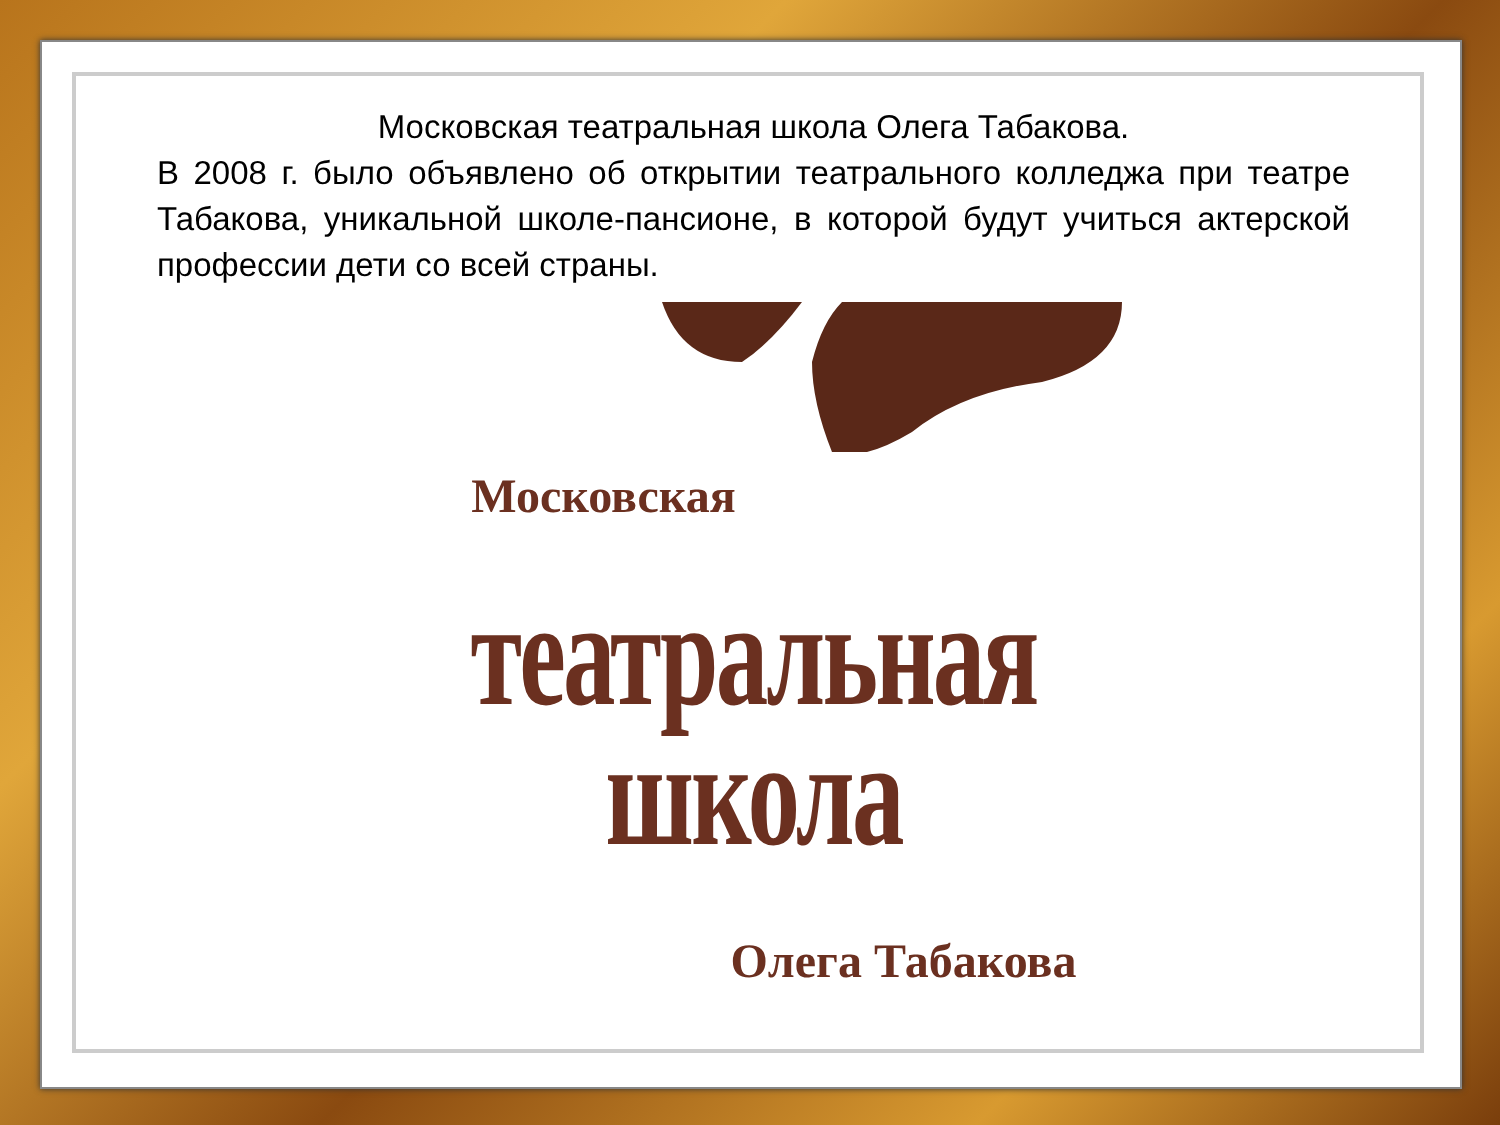Московская театральная школа Олега Табакова.
В 2008 г. было объявлено об открытии театрального колледжа при театре Табакова, уникальной школе-пансионе, в которой будут учиться актерской профессии дети со всей страны.
Московская
театральная
школа
Олега Табакова